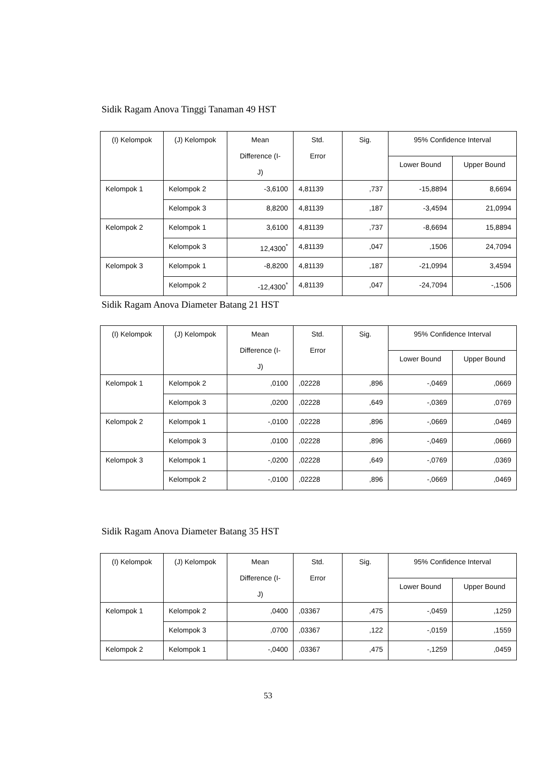Sidik Ragam Anova Tinggi Tanaman 49 HST
| (I) Kelompok | (J) Kelompok | Mean Difference (I- J) | Std. Error | Sig. | 95% Confidence Interval | |
| --- | --- | --- | --- | --- | --- | --- |
| | | | | | Lower Bound | Upper Bound |
| Kelompok 1 | Kelompok 2 | -3,6100 | 4,81139 | ,737 | -15,8894 | 8,6694 |
| | Kelompok 3 | 8,8200 | 4,81139 | ,187 | -3,4594 | 21,0994 |
| Kelompok 2 | Kelompok 1 | 3,6100 | 4,81139 | ,737 | -8,6694 | 15,8894 |
| | Kelompok 3 | 12,4300<sup>*</sup> | 4,81139 | ,047 | ,1506 | 24,7094 |
| Kelompok 3 | Kelompok 1 | -8,8200 | 4,81139 | ,187 | -21,0994 | 3,4594 |
| | Kelompok 2 | -12,4300<sup>*</sup> | 4,81139 | ,047 | -24,7094 | -,1506 |
Sidik Ragam Anova Diameter Batang 21 HST
| (I) Kelompok | (J) Kelompok | Mean Difference (I- J) | Std. Error | Sig. | 95% Confidence Interval | |
| --- | --- | --- | --- | --- | --- | --- |
| | | | | | Lower Bound | Upper Bound |
| Kelompok 1 | Kelompok 2 | ,0100 | ,02228 | ,896 | -,0469 | ,0669 |
| | Kelompok 3 | ,0200 | ,02228 | ,649 | -,0369 | ,0769 |
| Kelompok 2 | Kelompok 1 | -,0100 | ,02228 | ,896 | -,0669 | ,0469 |
| | Kelompok 3 | ,0100 | ,02228 | ,896 | -,0469 | ,0669 |
| Kelompok 3 | Kelompok 1 | -,0200 | ,02228 | ,649 | -,0769 | ,0369 |
| | Kelompok 2 | -,0100 | ,02228 | ,896 | -,0669 | ,0469 |
Sidik Ragam Anova Diameter Batang 35 HST
| (I) Kelompok | (J) Kelompok | Mean Difference (I- J) | Std. Error | Sig. | 95% Confidence Interval | |
| --- | --- | --- | --- | --- | --- | --- |
| | | | | | Lower Bound | Upper Bound |
| Kelompok 1 | Kelompok 2 | ,0400 | ,03367 | ,475 | -,0459 | ,1259 |
| | Kelompok 3 | ,0700 | ,03367 | ,122 | -,0159 | ,1559 |
| Kelompok 2 | Kelompok 1 | -,0400 | ,03367 | ,475 | -,1259 | ,0459 |
53